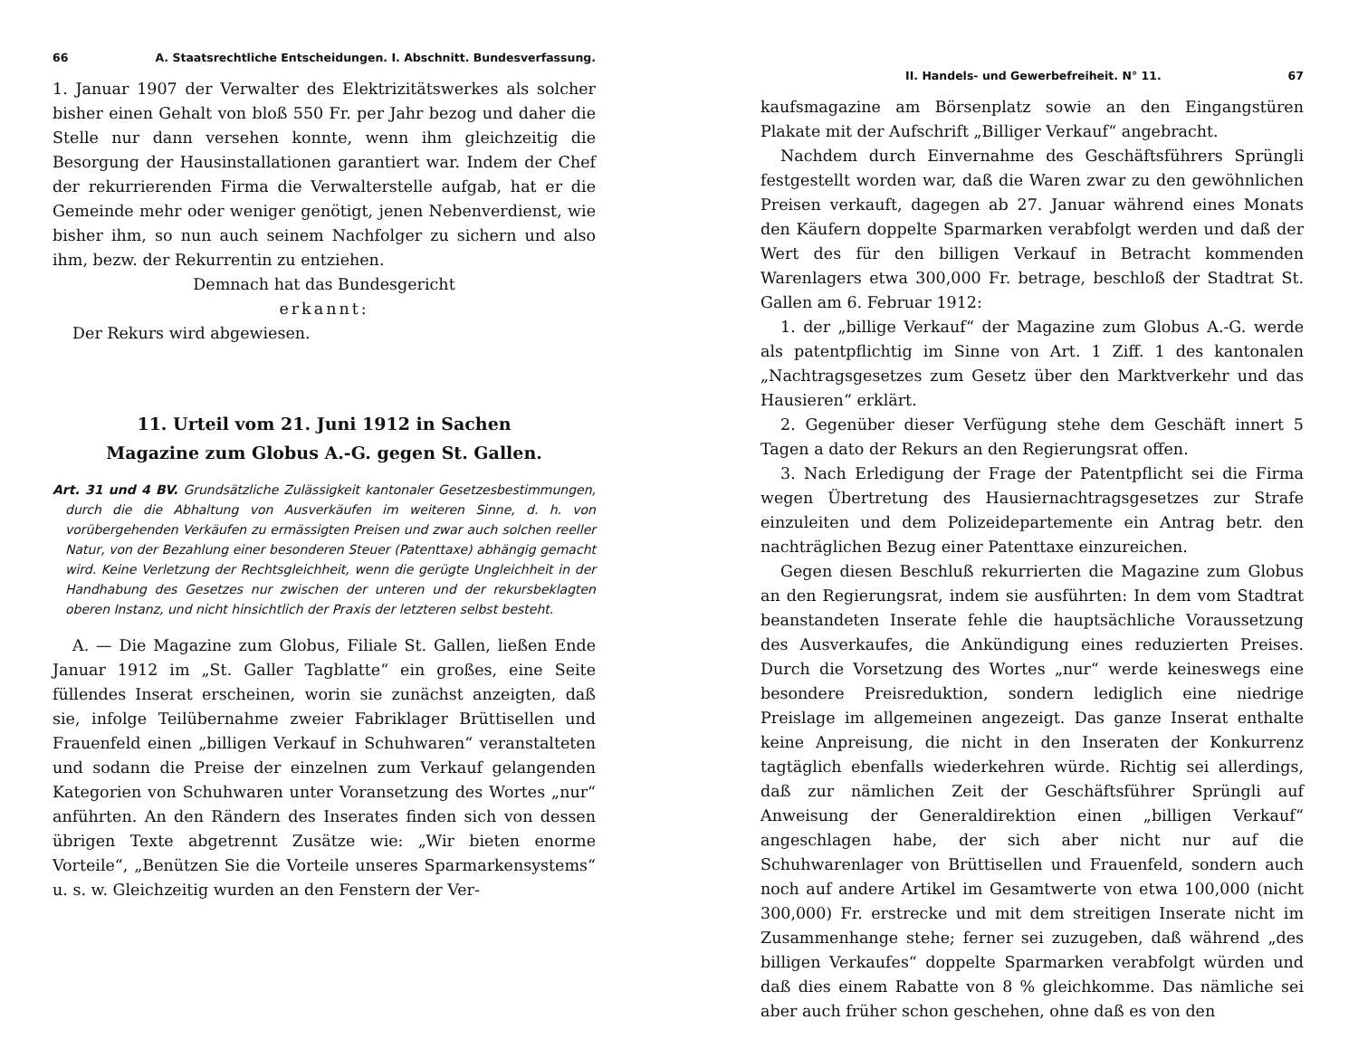66 A. Staatsrechtliche Entscheidungen. I. Abschnitt. Bundesverfassung.
1. Januar 1907 der Verwalter des Elektrizitätswerkes als solcher bisher einen Gehalt von bloß 550 Fr. per Jahr bezog und daher die Stelle nur dann versehen konnte, wenn ihm gleichzeitig die Besorgung der Hausinstallationen garantiert war. Indem der Chef der rekurrierenden Firma die Verwalterstelle aufgab, hat er die Gemeinde mehr oder weniger genötigt, jenen Nebenverdienst, wie bisher ihm, so nun auch seinem Nachfolger zu sichern und also ihm, bezw. der Rekurrentin zu entziehen.
Demnach hat das Bundesgericht
erkannt:
Der Rekurs wird abgewiesen.
11. Urteil vom 21. Juni 1912 in Sachen
Magazine zum Globus A.-G. gegen St. Gallen.
Art. 31 und 4 BV. Grundsätzliche Zulässigkeit kantonaler Gesetzesbestimmungen, durch die die Abhaltung von Ausverkäufen im weiteren Sinne, d. h. von vorübergehenden Verkäufen zu ermässigten Preisen und zwar auch solchen reeller Natur, von der Bezahlung einer besonderen Steuer (Patenttaxe) abhängig gemacht wird. Keine Verletzung der Rechtsgleichheit, wenn die gerügte Ungleichheit in der Handhabung des Gesetzes nur zwischen der unteren und der rekursbeklagten oberen Instanz, und nicht hinsichtlich der Praxis der letzteren selbst besteht.
A. — Die Magazine zum Globus, Filiale St. Gallen, ließen Ende Januar 1912 im „St. Galler Tagblatte“ ein großes, eine Seite füllendes Inserat erscheinen, worin sie zunächst anzeigten, daß sie, infolge Teilübernahme zweier Fabriklager Brüttisellen und Frauenfeld einen „billigen Verkauf in Schuhwaren“ veranstalteten und sodann die Preise der einzelnen zum Verkauf gelangenden Kategorien von Schuhwaren unter Voransetzung des Wortes „nur“ anführten. An den Rändern des Inserates finden sich von dessen übrigen Texte abgetrennt Zusätze wie: „Wir bieten enorme Vorteile“, „Benützen Sie die Vorteile unseres Sparmarkensystems“ u. s. w. Gleichzeitig wurden an den Fenstern der Ver-
II. Handels- und Gewerbefreiheit. N° 11. 67
kaufsmagazine am Börsenplatz sowie an den Eingangstüren Plakate mit der Aufschrift „Billiger Verkauf“ angebracht.
Nachdem durch Einvernahme des Geschäftsführers Sprüngli festgestellt worden war, daß die Waren zwar zu den gewöhnlichen Preisen verkauft, dagegen ab 27. Januar während eines Monats den Käufern doppelte Sparmarken verabfolgt werden und daß der Wert des für den billigen Verkauf in Betracht kommenden Warenlagers etwa 300,000 Fr. betrage, beschloß der Stadtrat St. Gallen am 6. Februar 1912:
1. der „billige Verkauf“ der Magazine zum Globus A.-G. werde als patentpflichtig im Sinne von Art. 1 Ziff. 1 des kantonalen „Nachtragsgesetzes zum Gesetz über den Marktverkehr und das Hausieren“ erklärt.
2. Gegenüber dieser Verfügung stehe dem Geschäft innert 5 Tagen a dato der Rekurs an den Regierungsrat offen.
3. Nach Erledigung der Frage der Patentpflicht sei die Firma wegen Übertretung des Hausiernachtragsgesetzes zur Strafe einzuleiten und dem Polizeidepartemente ein Antrag betr. den nachträglichen Bezug einer Patenttaxe einzureichen.
Gegen diesen Beschluß rekurrierten die Magazine zum Globus an den Regierungsrat, indem sie ausführten: In dem vom Stadtrat beanstandeten Inserate fehle die hauptsächliche Voraussetzung des Ausverkaufes, die Ankündigung eines reduzierten Preises. Durch die Vorsetzung des Wortes „nur“ werde keineswegs eine besondere Preisreduktion, sondern lediglich eine niedrige Preislage im allgemeinen angezeigt. Das ganze Inserat enthalte keine Anpreisung, die nicht in den Inseraten der Konkurrenz tagtäglich ebenfalls wiederkehren würde. Richtig sei allerdings, daß zur nämlichen Zeit der Geschäftsführer Sprüngli auf Anweisung der Generaldirektion einen „billigen Verkauf“ angeschlagen habe, der sich aber nicht nur auf die Schuhwarenlager von Brüttisellen und Frauenfeld, sondern auch noch auf andere Artikel im Gesamtwerte von etwa 100,000 (nicht 300,000) Fr. erstrecke und mit dem streitigen Inserate nicht im Zusammenhange stehe; ferner sei zuzugeben, daß während „des billigen Verkaufes“ doppelte Sparmarken verabfolgt würden und daß dies einem Rabatte von 8 % gleichkomme. Das nämliche sei aber auch früher schon geschehen, ohne daß es von den